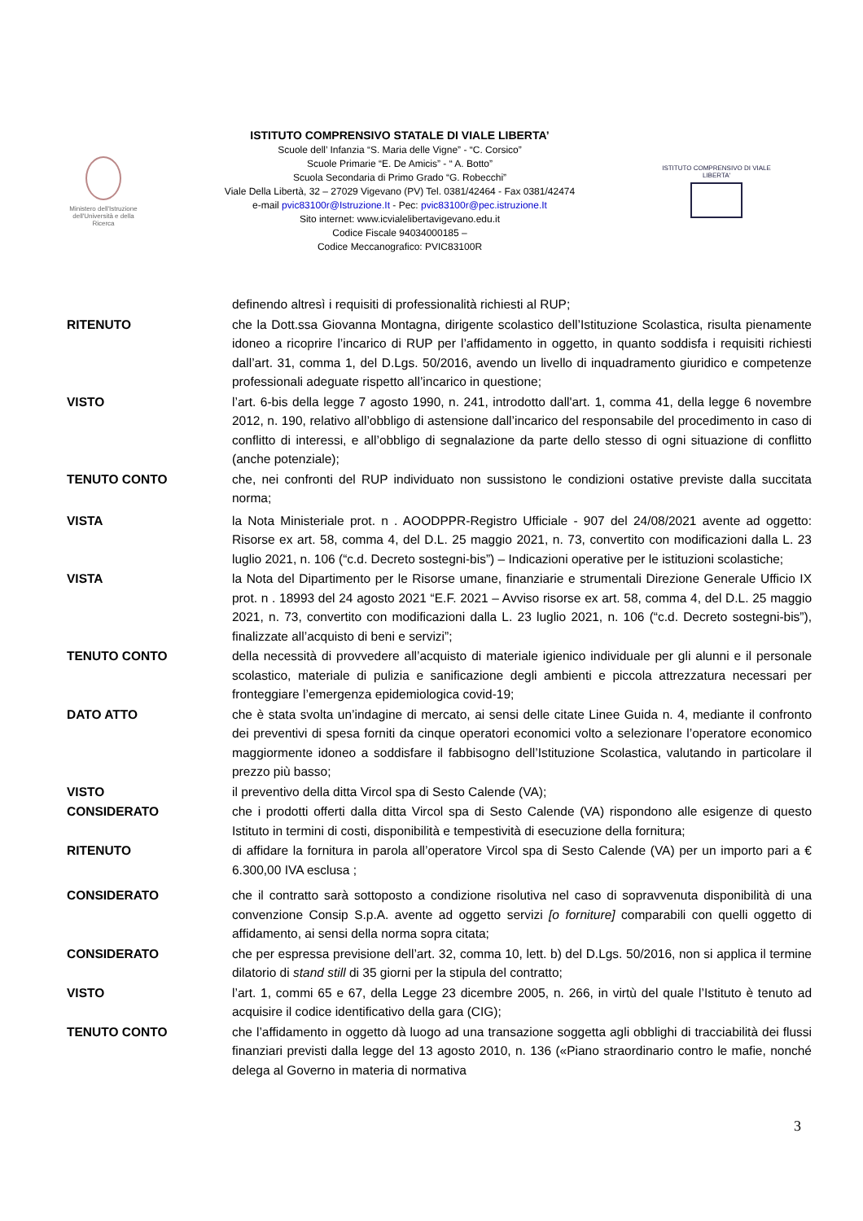Ministero dell'Istruzione dell'Università e della Ricerca
ISTITUTO COMPRENSIVO STATALE DI VIALE LIBERTA’
Scuole dell’ Infanzia “S. Maria delle Vigne” - “C. Corsico”
Scuole Primarie “E. De Amicis” - “ A. Botto”
Scuola Secondaria di Primo Grado “G. Robecchi”
Viale Della Libertà, 32 – 27029 Vigevano (PV) Tel. 0381/42464 - Fax 0381/42474
e-mail pvic83100r@Istruzione.It - Pec: pvic83100r@pec.istruzione.It
Sito internet: www.icvialelibertavigevano.edu.it
Codice Fiscale 94034000185 –
Codice Meccanografico: PVIC83100R
ISTITUTO COMPRENSIVO DI VIALE LIBERTA'
definendo altresì i requisiti di professionalità richiesti al RUP;
RITENUTO che la Dott.ssa Giovanna Montagna, dirigente scolastico dell’Istituzione Scolastica, risulta pienamente idoneo a ricoprire l’incarico di RUP per l’affidamento in oggetto, in quanto soddisfa i requisiti richiesti dall’art. 31, comma 1, del D.Lgs. 50/2016, avendo un livello di inquadramento giuridico e competenze professionali adeguate rispetto all’incarico in questione;
VISTO l’art. 6-bis della legge 7 agosto 1990, n. 241, introdotto dall'art. 1, comma 41, della legge 6 novembre 2012, n. 190, relativo all’obbligo di astensione dall’incarico del responsabile del procedimento in caso di conflitto di interessi, e all’obbligo di segnalazione da parte dello stesso di ogni situazione di conflitto (anche potenziale);
TENUTO CONTO che, nei confronti del RUP individuato non sussistono le condizioni ostative previste dalla succitata norma;
VISTA la Nota Ministeriale prot. n . AOODPPR-Registro Ufficiale - 907 del 24/08/2021 avente ad oggetto: Risorse ex art. 58, comma 4, del D.L. 25 maggio 2021, n. 73, convertito con modificazioni dalla L. 23 luglio 2021, n. 106 (“c.d. Decreto sostegni-bis”) – Indicazioni operative per le istituzioni scolastiche;
VISTA la Nota del Dipartimento per le Risorse umane, finanziarie e strumentali Direzione Generale Ufficio IX prot. n . 18993 del 24 agosto 2021 “E.F. 2021 – Avviso risorse ex art. 58, comma 4, del D.L. 25 maggio 2021, n. 73, convertito con modificazioni dalla L. 23 luglio 2021, n. 106 (“c.d. Decreto sostegni-bis”), finalizzate all’acquisto di beni e servizi”;
TENUTO CONTO della necessità di provvedere all’acquisto di materiale igienico individuale per gli alunni e il personale scolastico, materiale di pulizia e sanificazione degli ambienti e piccola attrezzatura necessari per fronteggiare l’emergenza epidemiologica covid-19;
DATO ATTO che è stata svolta un’indagine di mercato, ai sensi delle citate Linee Guida n. 4, mediante il confronto dei preventivi di spesa forniti da cinque operatori economici volto a selezionare l’operatore economico maggiormente idoneo a soddisfare il fabbisogno dell’Istituzione Scolastica, valutando in particolare il prezzo più basso;
VISTO il preventivo della ditta Vircol spa di Sesto Calende (VA);
CONSIDERATO che i prodotti offerti dalla ditta Vircol spa di Sesto Calende (VA) rispondono alle esigenze di questo Istituto in termini di costi, disponibilità e tempestività di esecuzione della fornitura;
RITENUTO di affidare la fornitura in parola all’operatore Vircol spa di Sesto Calende (VA) per un importo pari a € 6.300,00 IVA esclusa ;
CONSIDERATO che il contratto sarà sottoposto a condizione risolutiva nel caso di sopravvenuta disponibilità di una convenzione Consip S.p.A. avente ad oggetto servizi [o forniture] comparabili con quelli oggetto di affidamento, ai sensi della norma sopra citata;
CONSIDERATO che per espressa previsione dell’art. 32, comma 10, lett. b) del D.Lgs. 50/2016, non si applica il termine dilatorio di stand still di 35 giorni per la stipula del contratto;
VISTO l’art. 1, commi 65 e 67, della Legge 23 dicembre 2005, n. 266, in virtù del quale l’Istituto è tenuto ad acquisire il codice identificativo della gara (CIG);
TENUTO CONTO che l’affidamento in oggetto dà luogo ad una transazione soggetta agli obblighi di tracciabilità dei flussi finanziari previsti dalla legge del 13 agosto 2010, n. 136 («Piano straordinario contro le mafie, nonché delega al Governo in materia di normativa
3